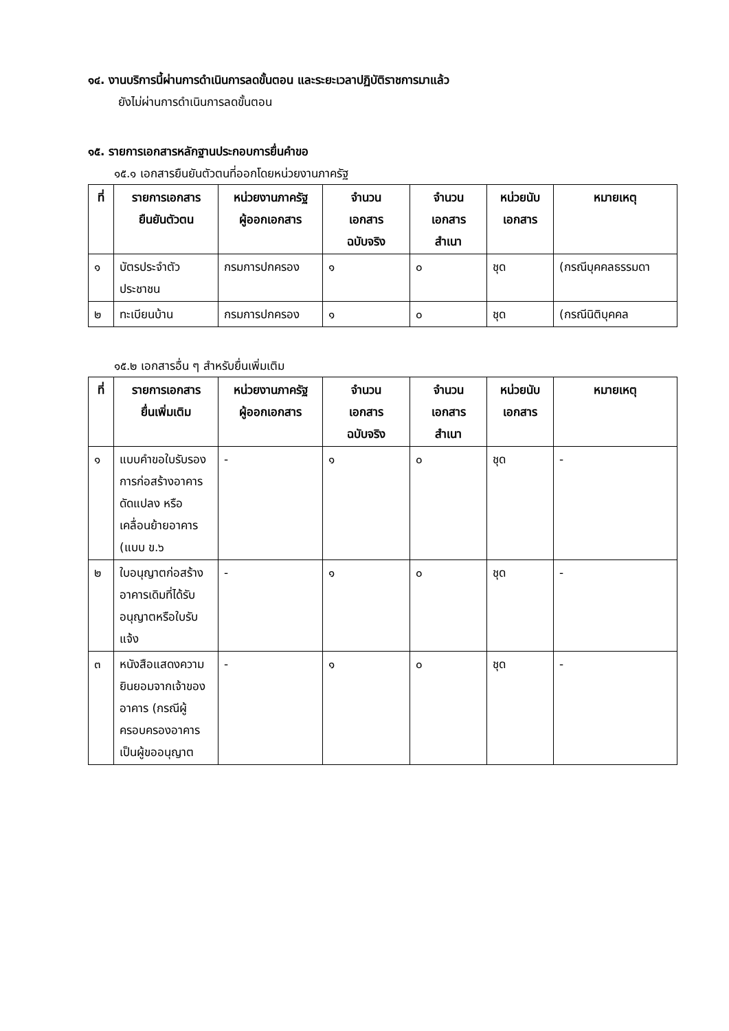๑๔. งานบริการนี้ผ่านการดำเนินการลดขั้นตอน และระยะเวลาปฏิบัติราชการมาแล้ว
ยังไม่ผ่านการดำเนินการลดขั้นตอน
๑๕. รายการเอกสารหลักฐานประกอบการยื่นคำขอ
๑๕.๑ เอกสารยืนยันตัวตนที่ออกโดยหน่วยงานภาครัฐ
| ที่ | รายการเอกสาร ยืนยันตัวตน | หน่วยงานภาครัฐ ผู้ออกเอกสาร | จำนวน เอกสาร ฉบับจริง | จำนวน เอกสาร สำเนา | หน่วยนับ เอกสาร | หมายเหตุ |
| --- | --- | --- | --- | --- | --- | --- |
| ๑ | บัตรประจำตัวประชาชน | กรมการปกครอง | ๑ | ๐ | ชุด | (กรณีบุคคลธรรมดา |
| ๒ | ทะเบียนบ้าน | กรมการปกครอง | ๑ | ๐ | ชุด | (กรณีนิติบุคคล |
๑๕.๒ เอกสารอื่น ๆ สำหรับยื่นเพิ่มเติม
| ที่ | รายการเอกสาร ยื่นเพิ่มเติม | หน่วยงานภาครัฐ ผู้ออกเอกสาร | จำนวน เอกสาร ฉบับจริง | จำนวน เอกสาร สำเนา | หน่วยนับ เอกสาร | หมายเหตุ |
| --- | --- | --- | --- | --- | --- | --- |
| ๑ | แบบคำขอใบรับรองการก่อสร้างอาคาร ดัดแปลง หรือเคลื่อนย้ายอาคาร (แบบ ข.๖ | - | ๑ | ๐ | ชุด | - |
| ๒ | ใบอนุญาตก่อสร้างอาคารเดิมที่ได้รับอนุญาตหรือใบรับแจ้ง | - | ๑ | ๐ | ชุด | - |
| ๓ | หนังสือแสดงความยินยอมจากเจ้าของอาคาร (กรณีผู้ครอบครองอาคารเป็นผู้ขออนุญาต | - | ๑ | ๐ | ชุด | - |